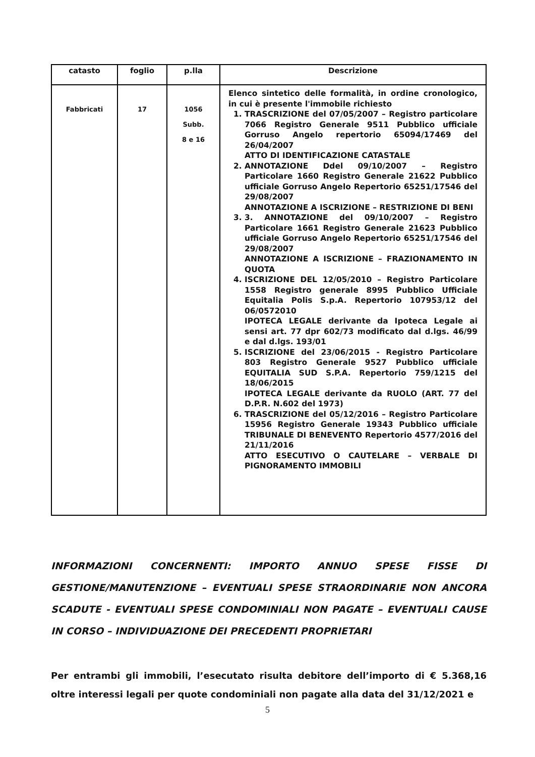| catasto | foglio | p.lla | Descrizione |
| --- | --- | --- | --- |
| Fabbricati | 17 | 1056 Subb. 8 e 16 | Elenco sintetico delle formalità, in ordine cronologico, in cui è presente l'immobile richiesto 1. TRASCRIZIONE del 07/05/2007 – Registro particolare 7066 Registro Generale 9511 Pubblico ufficiale Gorruso Angelo repertorio 65094/17469 del 26/04/2007 ATTO DI IDENTIFICAZIONE CATASTALE 2. ANNOTAZIONE Ddel 09/10/2007 – Registro Particolare 1660 Registro Generale 21622 Pubblico ufficiale Gorruso Angelo Repertorio 65251/17546 del 29/08/2007 ANNOTAZIONE A ISCRIZIONE – RESTRIZIONE DI BENI 3. 3. ANNOTAZIONE del 09/10/2007 – Registro Particolare 1661 Registro Generale 21623 Pubblico ufficiale Gorruso Angelo Repertorio 65251/17546 del 29/08/2007 ANNOTAZIONE A ISCRIZIONE – FRAZIONAMENTO IN QUOTA 4. ISCRIZIONE DEL 12/05/2010 – Registro Particolare 1558 Registro generale 8995 Pubblico Ufficiale Equitalia Polis S.p.A. Repertorio 107953/12 del 06/0572010 IPOTECA LEGALE derivante da Ipoteca Legale ai sensi art. 77 dpr 602/73 modificato dal d.lgs. 46/99 e dal d.lgs. 193/01 5. ISCRIZIONE del 23/06/2015 - Registro Particolare 803 Registro Generale 9527 Pubblico ufficiale EQUITALIA SUD S.P.A. Repertorio 759/1215 del 18/06/2015 IPOTECA LEGALE derivante da RUOLO (ART. 77 del D.P.R. N.602 del 1973) 6. TRASCRIZIONE del 05/12/2016 – Registro Particolare 15956 Registro Generale 19343 Pubblico ufficiale TRIBUNALE DI BENEVENTO Repertorio 4577/2016 del 21/11/2016 ATTO ESECUTIVO O CAUTELARE – VERBALE DI PIGNORAMENTO IMMOBILI |
INFORMAZIONI CONCERNENTI: IMPORTO ANNUO SPESE FISSE DI GESTIONE/MANUTENZIONE – EVENTUALI SPESE STRAORDINARIE NON ANCORA SCADUTE - EVENTUALI SPESE CONDOMINIALI NON PAGATE – EVENTUALI CAUSE IN CORSO – INDIVIDUAZIONE DEI PRECEDENTI PROPRIETARI
Per entrambi gli immobili, l’esecutato risulta debitore dell’importo di € 5.368,16 oltre interessi legali per quote condominiali non pagate alla data del 31/12/2021 e
5